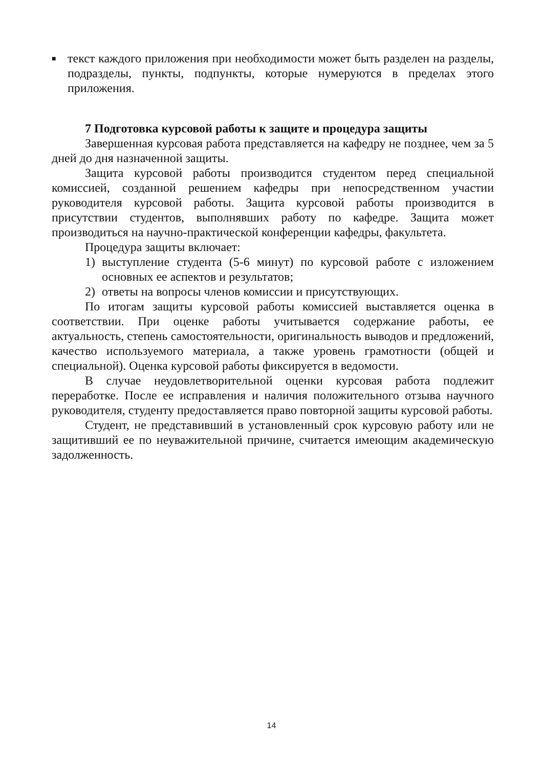■
текст каждого приложения при необходимости может быть разделен на разделы, подразделы, пункты, подпункты, которые нумеруются в пределах этого приложения.
7 Подготовка курсовой работы к защите и процедура защиты
Завершенная курсовая работа представляется на кафедру не позднее, чем за 5 дней до дня назначенной защиты.
Защита курсовой работы производится студентом перед специальной комиссией, созданной решением кафедры при непосредственном участии руководителя курсовой работы. Защита курсовой работы производится в присутствии студентов, выполнявших работу по кафедре. Защита может производиться на научно-практической конференции кафедры, факультета.
Процедура защиты включает:
1) выступление студента (5-6 минут) по курсовой работе с изложением основных ее аспектов и результатов;
2) ответы на вопросы членов комиссии и присутствующих.
По итогам защиты курсовой работы комиссией выставляется оценка в соответствии. При оценке работы учитывается содержание работы, ее актуальность, степень самостоятельности, оригинальность выводов и предложений, качество используемого материала, а также уровень грамотности (общей и специальной). Оценка курсовой работы фиксируется в ведомости.
В случае неудовлетворительной оценки курсовая работа подлежит переработке. После ее исправления и наличия положительного отзыва научного руководителя, студенту предоставляется право повторной защиты курсовой работы.
Студент, не представивший в установленный срок курсовую работу или не защитивший ее по неуважительной причине, считается имеющим академическую задолженность.
14